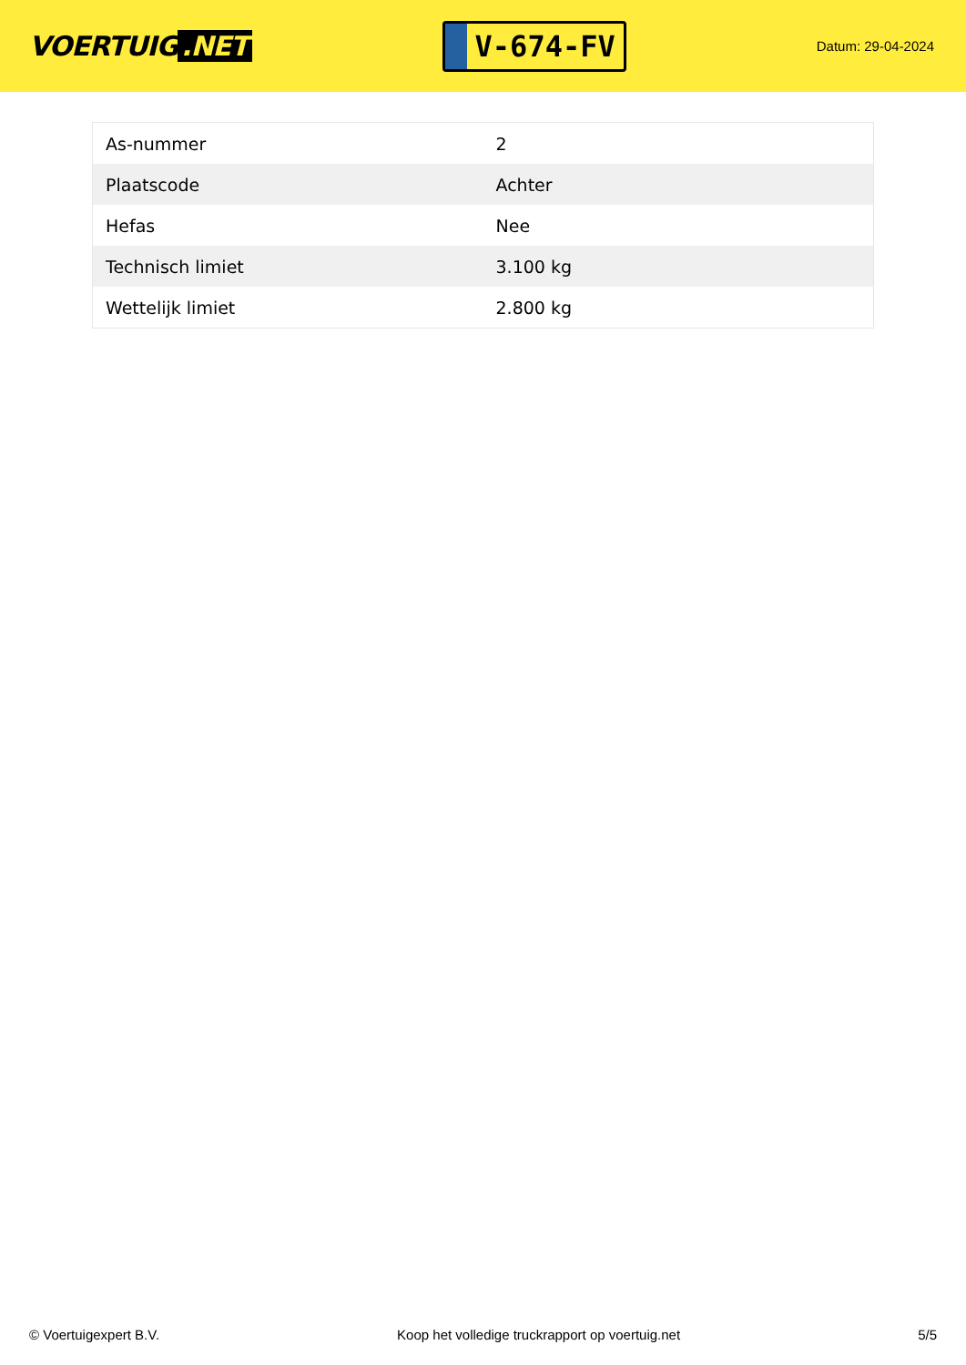VOERTUIG.NET
V-674-FV
Datum: 29-04-2024
| As-nummer | 2 |
| Plaatscode | Achter |
| Hefas | Nee |
| Technisch limiet | 3.100 kg |
| Wettelijk limiet | 2.800 kg |
© Voertuigexpert B.V. Koop het volledige truckrapport op voertuig.net 5/5